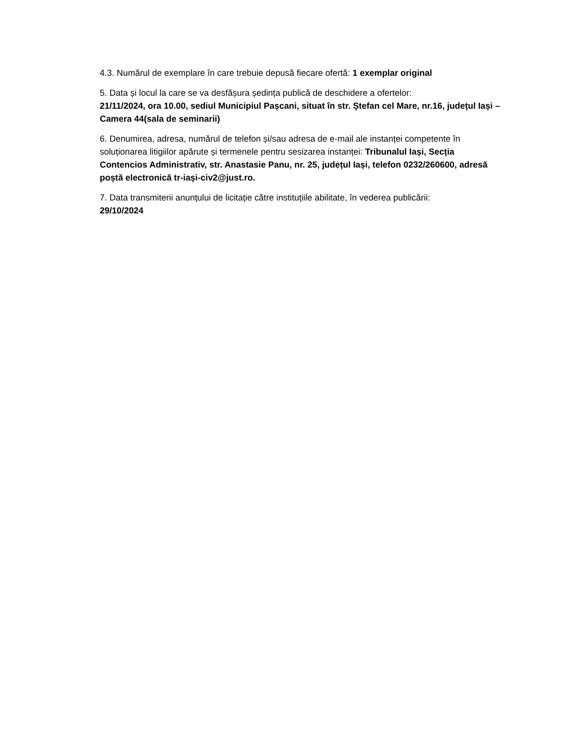4.3. Numărul de exemplare în care trebuie depusă fiecare ofertă: 1 exemplar original
5. Data și locul la care se va desfășura ședința publică de deschidere a ofertelor:
21/11/2024, ora 10.00, sediul Municipiul Pașcani, situat în str. Ștefan cel Mare, nr.16, județul Iași – Camera 44(sala de seminarii)
6. Denumirea, adresa, numărul de telefon și/sau adresa de e-mail ale instanței competente în soluționarea litigiilor apărute și termenele pentru sesizarea instanței: Tribunalul Iași, Secția Contencios Administrativ, str. Anastasie Panu, nr. 25, județul Iași, telefon 0232/260600, adresă poștă electronică tr-iași-civ2@just.ro.
7. Data transmiterii anunțului de licitație către instituțiile abilitate, în vederea publicării:
29/10/2024